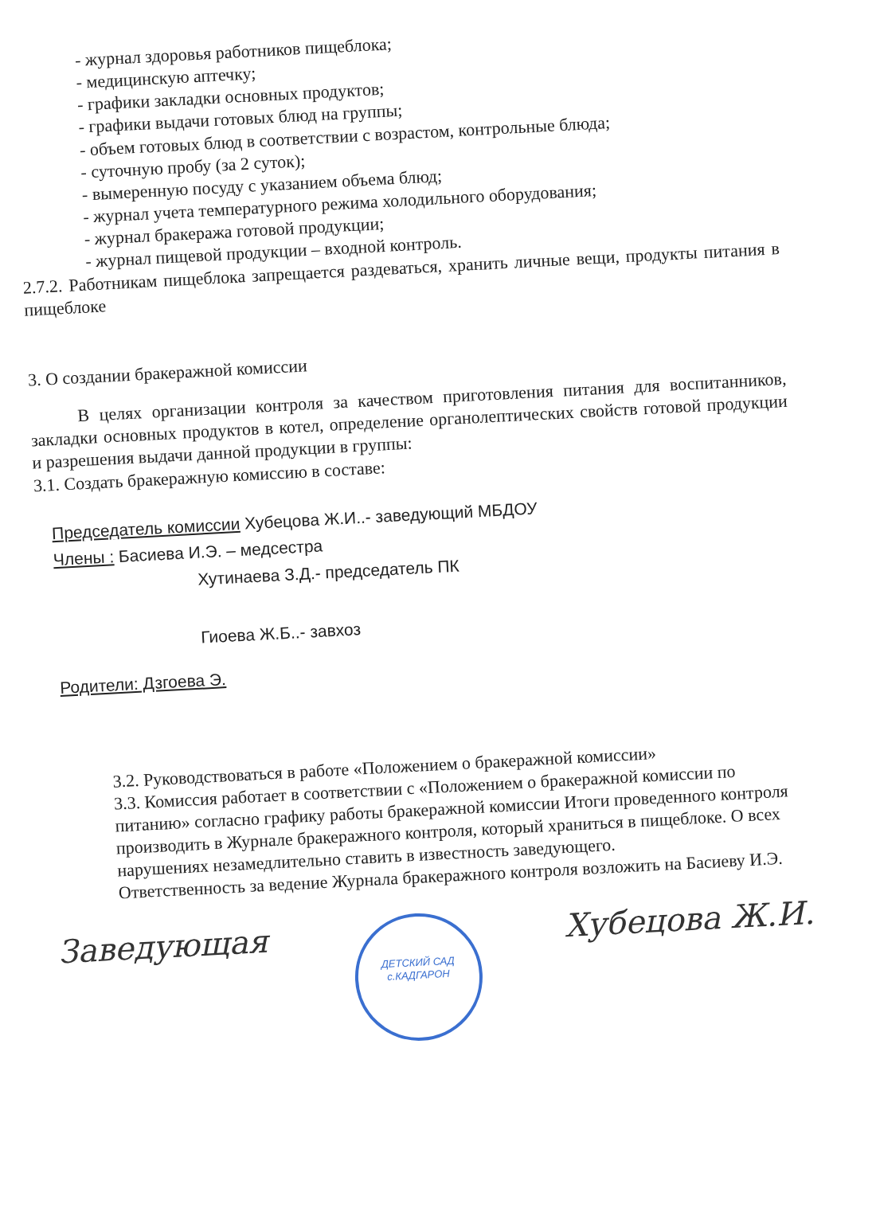- журнал здоровья работников пищеблока;
- медицинскую аптечку;
- графики закладки основных продуктов;
- графики выдачи готовых блюд на группы;
- объем готовых блюд в соответствии с возрастом, контрольные блюда;
- суточную пробу (за 2 суток);
- вымеренную посуду с указанием объема блюд;
- журнал учета температурного режима холодильного оборудования;
- журнал бракеража готовой продукции;
- журнал пищевой продукции – входной контроль.
2.7.2. Работникам пищеблока запрещается раздеваться, хранить личные вещи, продукты питания в пищеблоке
3. О создании бракеражной комиссии
В целях организации контроля за качеством приготовления питания для воспитанников, закладки основных продуктов в котел, определение органолептических свойств готовой продукции и разрешения выдачи данной продукции в группы:
3.1. Создать бракеражную комиссию в составе:
Председатель комиссии Хубецова Ж.И..- заведующий МБДОУ
Члены : Басиева И.Э. – медсестра
Хутинаева З.Д.- председатель ПК
Гиоева Ж.Б..- завхоз
Родители: Дзгоева Э.
3.2. Руководствоваться в работе «Положением о бракеражной комиссии»
3.3. Комиссия работает в соответствии с «Положением о бракеражной комиссии по питанию» согласно графику работы бракеражной комиссии Итоги проведенного контроля производить в Журнале бракеражного контроля, который храниться в пищеблоке. О всех нарушениях незамедлительно ставить в известность заведующего.
Ответственность за ведение Журнала бракеражного контроля возложить на Басиеву И.Э.
Заведующая ДЕТСКИЙ САД с.КАДГАРОН Хубецова Ж.И.